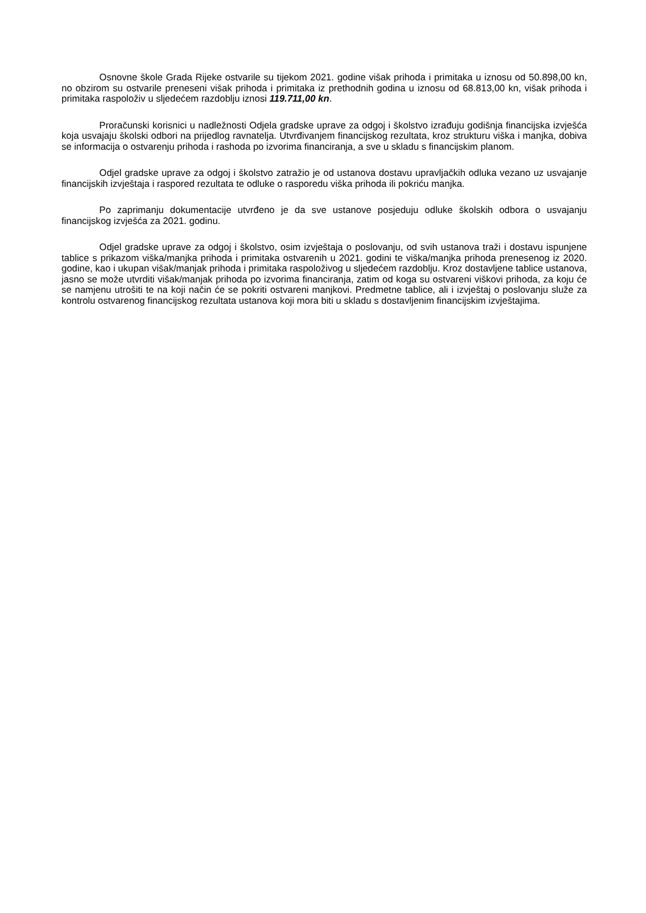Osnovne škole Grada Rijeke ostvarile su tijekom 2021. godine višak prihoda i primitaka u iznosu od 50.898,00 kn, no obzirom su ostvarile preneseni višak prihoda i primitaka iz prethodnih godina u iznosu od 68.813,00 kn, višak prihoda i primitaka raspoloživ u sljedećem razdoblju iznosi 119.711,00 kn.
Proračunski korisnici u nadležnosti Odjela gradske uprave za odgoj i školstvo izrađuju godišnja financijska izvješća koja usvajaju školski odbori na prijedlog ravnatelja. Utvrđivanjem financijskog rezultata, kroz strukturu viška i manjka, dobiva se informacija o ostvarenju prihoda i rashoda po izvorima financiranja, a sve u skladu s financijskim planom.
Odjel gradske uprave za odgoj i školstvo zatražio je od ustanova dostavu upravljačkih odluka vezano uz usvajanje financijskih izvještaja i raspored rezultata te odluke o rasporedu viška prihoda ili pokriću manjka.
Po zaprimanju dokumentacije utvrđeno je da sve ustanove posjeduju odluke školskih odbora o usvajanju financijskog izvješća za 2021. godinu.
Odjel gradske uprave za odgoj i školstvo, osim izvještaja o poslovanju, od svih ustanova traži i dostavu ispunjene tablice s prikazom viška/manjka prihoda i primitaka ostvarenih u 2021. godini te viška/manjka prihoda prenesenog iz 2020. godine, kao i ukupan višak/manjak prihoda i primitaka raspoloživog u sljedećem razdoblju. Kroz dostavljene tablice ustanova, jasno se može utvrditi višak/manjak prihoda po izvorima financiranja, zatim od koga su ostvareni viškovi prihoda, za koju će se namjenu utrošiti te na koji način će se pokriti ostvareni manjkovi. Predmetne tablice, ali i izvještaj o poslovanju služe za kontrolu ostvarenog financijskog rezultata ustanova koji mora biti u skladu s dostavljenim financijskim izvještajima.